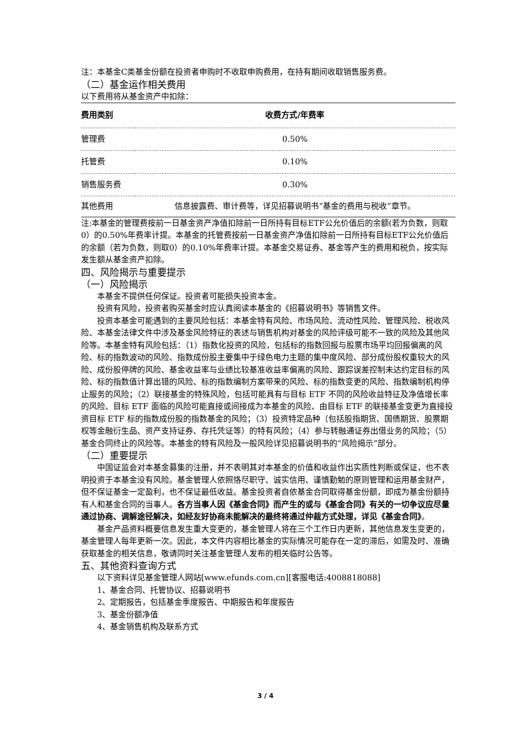注：本基金C类基金份额在投资者申购时不收取申购费用，在持有期间收取销售服务费。
（二）基金运作相关费用
以下费用将从基金资产中扣除：
| 费用类别 | 收费方式/年费率 |
| --- | --- |
| 管理费 | 0.50% |
| 托管费 | 0.10% |
| 销售服务费 | 0.30% |
| 其他费用 | 信息披露费、审计费等，详见招募说明书“基金的费用与税收”章节。 |
注:本基金的管理费按前一日基金资产净值扣除前一日所持有目标ETF公允价值后的余额(若为负数，则取0）的0.50%年费率计提。本基金的托管费按前一日基金资产净值扣除前一日所持有目标ETF公允价值后的余额（若为负数，则取0）的0.10%年费率计提。本基金交易证券、基金等产生的费用和税负，按实际发生额从基金资产扣除。
四、风险揭示与重要提示
（一）风险揭示
本基金不提供任何保证。投资者可能损失投资本金。
投资有风险，投资者购买基金时应认真阅读本基金的《招募说明书》等销售文件。
投资本基金可能遇到的主要风险包括：本基金特有风险、市场风险、流动性风险、管理风险、税收风险、本基金法律文件中涉及基金风险特征的表述与销售机构对基金的风险评级可能不一致的风险及其他风险等。本基金特有风险包括：（1）指数化投资的风险，包括标的指数回报与股票市场平均回报偏离的风险、标的指数波动的风险、指数成份股主要集中于绿色电力主题的集中度风险、部分成份股权重较大的风险、成份股停牌的风险、基金收益率与业绩比较基准收益率偏离的风险、跟踪误差控制未达约定目标的风险、标的指数值计算出错的风险、标的指数编制方案带来的风险、标的指数变更的风险、指数编制机构停止服务的风险；（2）联接基金的特殊风险，包括可能具有与目标 ETF 不同的风险收益特征及净值增长率的风险、目标 ETF 面临的风险可能直接或间接成为本基金的风险、由目标 ETF 的联接基金变更为直接投资目标 ETF 标的指数成份股的指数基金的风险；（3）投资特定品种（包括股指期货、国债期货、股票期权等金融衍生品、资产支持证券、存托凭证等）的特有风险；（4）参与转融通证券出借业务的风险；（5）基金合同终止的风险等。本基金的特有风险及一般风险详见招募说明书的“风险揭示”部分。
（二）重要提示
中国证监会对本基金募集的注册，并不表明其对本基金的价值和收益作出实质性判断或保证，也不表明投资于本基金没有风险。基金管理人依照恪尽职守、诚实信用、谨慎勤勉的原则管理和运用基金财产，但不保证基金一定盈利，也不保证最低收益。基金投资者自依基金合同取得基金份额，即成为基金份额持有人和基金合同的当事人。各方当事人因《基金合同》而产生的或与《基金合同》有关的一切争议应尽量通过协商、调解途径解决，如经友好协商未能解决的最终将通过仲裁方式处理，详见《基金合同》。
基金产品资料概要信息发生重大变更的，基金管理人将在三个工作日内更新，其他信息发生变更的，基金管理人每年更新一次。因此，本文件内容相比基金的实际情况可能存在一定的滞后，如需及时、准确获取基金的相关信息，敬请同时关注基金管理人发布的相关临时公告等。
五、其他资料查询方式
以下资料详见基金管理人网站[www.efunds.com.cn][客服电话:4008818088]
1、基金合同、托管协议、招募说明书
2、定期报告，包括基金季度报告、中期报告和年度报告
3、基金份额净值
4、基金销售机构及联系方式
3 / 4